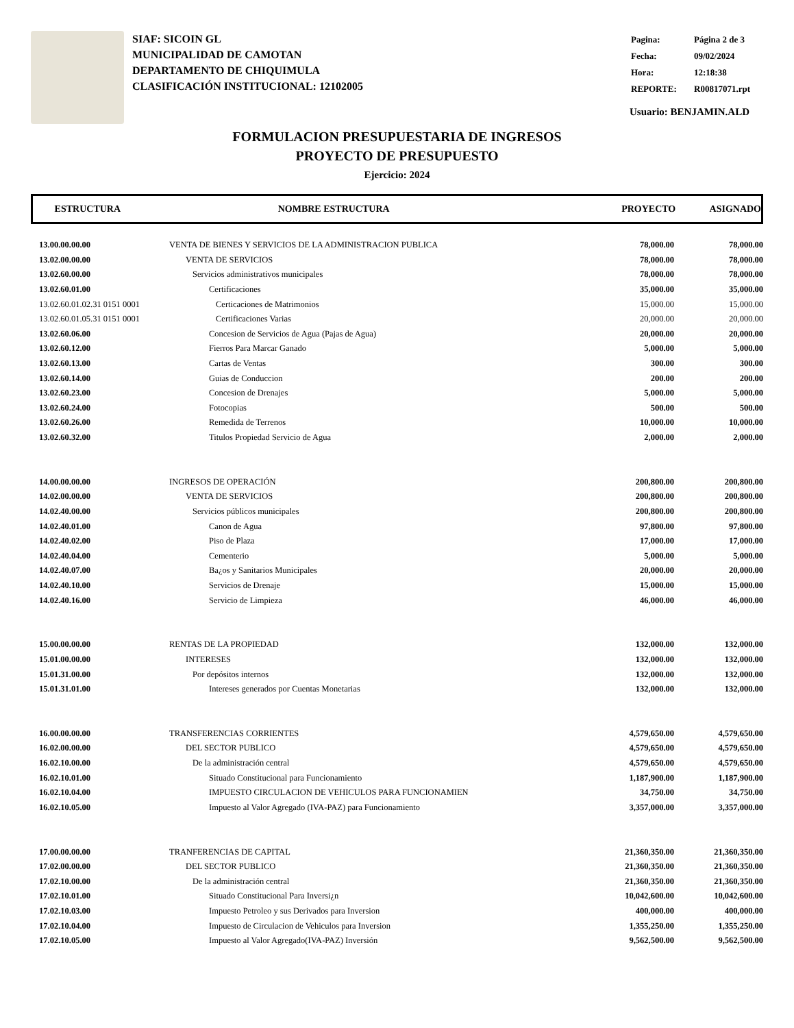SIAF: SICOIN GL
MUNICIPALIDAD DE CAMOTAN
DEPARTAMENTO DE CHIQUIMULA
CLASIFICACIÓN INSTITUCIONAL: 12102005
| Pagina: | Página 2 de 3 |
| Fecha: | 09/02/2024 |
| Hora: | 12:18:38 |
| REPORTE: | R00817071.rpt |
Usuario: BENJAMIN.ALD
FORMULACION PRESUPUESTARIA DE INGRESOS
PROYECTO DE PRESUPUESTO
Ejercicio: 2024
ESTRUCTURA NOMBRE ESTRUCTURA PROYECTO ASIGNADO
| 13.00.00.00.00 | VENTA DE BIENES Y SERVICIOS DE LA ADMINISTRACION PUBLICA | 78,000.00 | 78,000.00 |
| 13.02.00.00.00 | VENTA DE SERVICIOS | 78,000.00 | 78,000.00 |
| 13.02.60.00.00 | Servicios administrativos municipales | 78,000.00 | 78,000.00 |
| 13.02.60.01.00 | Certificaciones | 35,000.00 | 35,000.00 |
| 13.02.60.01.02.31 0151 0001 | Certicaciones de Matrimonios | 15,000.00 | 15,000.00 |
| 13.02.60.01.05.31 0151 0001 | Certificaciones Varias | 20,000.00 | 20,000.00 |
| 13.02.60.06.00 | Concesion de Servicios de Agua (Pajas de Agua) | 20,000.00 | 20,000.00 |
| 13.02.60.12.00 | Fierros Para Marcar Ganado | 5,000.00 | 5,000.00 |
| 13.02.60.13.00 | Cartas de Ventas | 300.00 | 300.00 |
| 13.02.60.14.00 | Guias de Conduccion | 200.00 | 200.00 |
| 13.02.60.23.00 | Concesion de Drenajes | 5,000.00 | 5,000.00 |
| 13.02.60.24.00 | Fotocopias | 500.00 | 500.00 |
| 13.02.60.26.00 | Remedida de Terrenos | 10,000.00 | 10,000.00 |
| 13.02.60.32.00 | Titulos Propiedad Servicio de Agua | 2,000.00 | 2,000.00 |
| 14.00.00.00.00 | INGRESOS DE OPERACIÓN | 200,800.00 | 200,800.00 |
| 14.02.00.00.00 | VENTA DE SERVICIOS | 200,800.00 | 200,800.00 |
| 14.02.40.00.00 | Servicios públicos municipales | 200,800.00 | 200,800.00 |
| 14.02.40.01.00 | Canon de Agua | 97,800.00 | 97,800.00 |
| 14.02.40.02.00 | Piso de Plaza | 17,000.00 | 17,000.00 |
| 14.02.40.04.00 | Cementerio | 5,000.00 | 5,000.00 |
| 14.02.40.07.00 | Ba¿os y Sanitarios Municipales | 20,000.00 | 20,000.00 |
| 14.02.40.10.00 | Servicios de Drenaje | 15,000.00 | 15,000.00 |
| 14.02.40.16.00 | Servicio de Limpieza | 46,000.00 | 46,000.00 |
| 15.00.00.00.00 | RENTAS DE LA PROPIEDAD | 132,000.00 | 132,000.00 |
| 15.01.00.00.00 | INTERESES | 132,000.00 | 132,000.00 |
| 15.01.31.00.00 | Por depósitos internos | 132,000.00 | 132,000.00 |
| 15.01.31.01.00 | Intereses generados por Cuentas Monetarias | 132,000.00 | 132,000.00 |
| 16.00.00.00.00 | TRANSFERENCIAS CORRIENTES | 4,579,650.00 | 4,579,650.00 |
| 16.02.00.00.00 | DEL SECTOR PUBLICO | 4,579,650.00 | 4,579,650.00 |
| 16.02.10.00.00 | De la administración central | 4,579,650.00 | 4,579,650.00 |
| 16.02.10.01.00 | Situado Constitucional para Funcionamiento | 1,187,900.00 | 1,187,900.00 |
| 16.02.10.04.00 | IMPUESTO CIRCULACION DE VEHICULOS PARA FUNCIONAMIEN | 34,750.00 | 34,750.00 |
| 16.02.10.05.00 | Impuesto al Valor Agregado (IVA-PAZ) para Funcionamiento | 3,357,000.00 | 3,357,000.00 |
| 17.00.00.00.00 | TRANFERENCIAS DE CAPITAL | 21,360,350.00 | 21,360,350.00 |
| 17.02.00.00.00 | DEL SECTOR PUBLICO | 21,360,350.00 | 21,360,350.00 |
| 17.02.10.00.00 | De la administración central | 21,360,350.00 | 21,360,350.00 |
| 17.02.10.01.00 | Situado Constitucional Para Inversi¿n | 10,042,600.00 | 10,042,600.00 |
| 17.02.10.03.00 | Impuesto Petroleo y sus Derivados para Inversion | 400,000.00 | 400,000.00 |
| 17.02.10.04.00 | Impuesto de Circulacion de Vehiculos para Inversion | 1,355,250.00 | 1,355,250.00 |
| 17.02.10.05.00 | Impuesto al Valor Agregado(IVA-PAZ) Inversión | 9,562,500.00 | 9,562,500.00 |